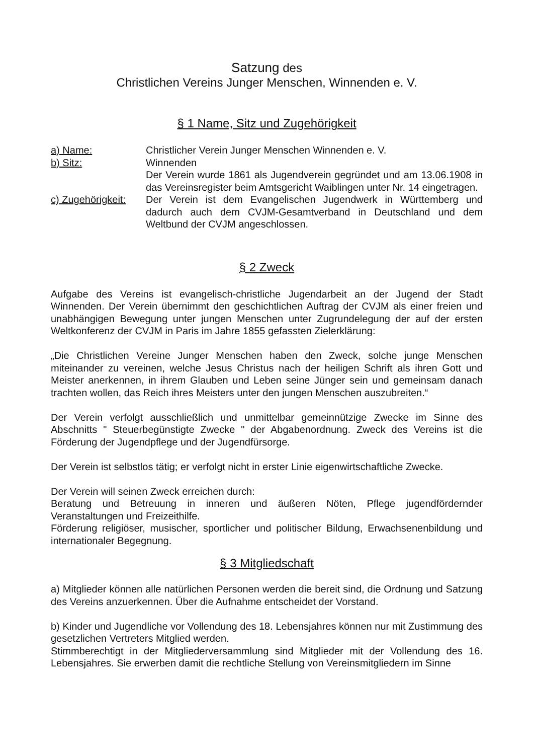Satzung des
Christlichen Vereins Junger Menschen, Winnenden e. V.
§ 1 Name, Sitz und Zugehörigkeit
a) Name: Christlicher Verein Junger Menschen Winnenden e. V.
b) Sitz: Winnenden
Der Verein wurde 1861 als Jugendverein gegründet und am 13.06.1908 in das Vereinsregister beim Amtsgericht Waiblingen unter Nr. 14 eingetragen.
c) Zugehörigkeit:
Der Verein ist dem Evangelischen Jugendwerk in Württemberg und dadurch auch dem CVJM-Gesamtverband in Deutschland und dem Weltbund der CVJM angeschlossen.
§ 2 Zweck
Aufgabe des Vereins ist evangelisch-christliche Jugendarbeit an der Jugend der Stadt Winnenden. Der Verein übernimmt den geschichtlichen Auftrag der CVJM als einer freien und unabhängigen Bewegung unter jungen Menschen unter Zugrundelegung der auf der ersten Weltkonferenz der CVJM in Paris im Jahre 1855 gefassten Zielerklärung:
„Die Christlichen Vereine Junger Menschen haben den Zweck, solche junge Menschen miteinander zu vereinen, welche Jesus Christus nach der heiligen Schrift als ihren Gott und Meister anerkennen, in ihrem Glauben und Leben seine Jünger sein und gemeinsam danach trachten wollen, das Reich ihres Meisters unter den jungen Menschen auszubreiten.“
Der Verein verfolgt ausschließlich und unmittelbar gemeinnützige Zwecke im Sinne des Abschnitts " Steuerbegünstigte Zwecke " der Abgabenordnung. Zweck des Vereins ist die Förderung der Jugendpflege und der Jugendfürsorge.
Der Verein ist selbstlos tätig; er verfolgt nicht in erster Linie eigenwirtschaftliche Zwecke.
Der Verein will seinen Zweck erreichen durch:
Beratung und Betreuung in inneren und äußeren Nöten, Pflege jugendfördernder Veranstaltungen und Freizeithilfe.
Förderung religiöser, musischer, sportlicher und politischer Bildung, Erwachsenenbildung und internationaler Begegnung.
§ 3 Mitgliedschaft
a) Mitglieder können alle natürlichen Personen werden die bereit sind, die Ordnung und Satzung des Vereins anzuerkennen. Über die Aufnahme entscheidet der Vorstand.
b) Kinder und Jugendliche vor Vollendung des 18. Lebensjahres können nur mit Zustimmung des gesetzlichen Vertreters Mitglied werden.
Stimmberechtigt in der Mitgliederversammlung sind Mitglieder mit der Vollendung des 16. Lebensjahres. Sie erwerben damit die rechtliche Stellung von Vereinsmitgliedern im Sinne